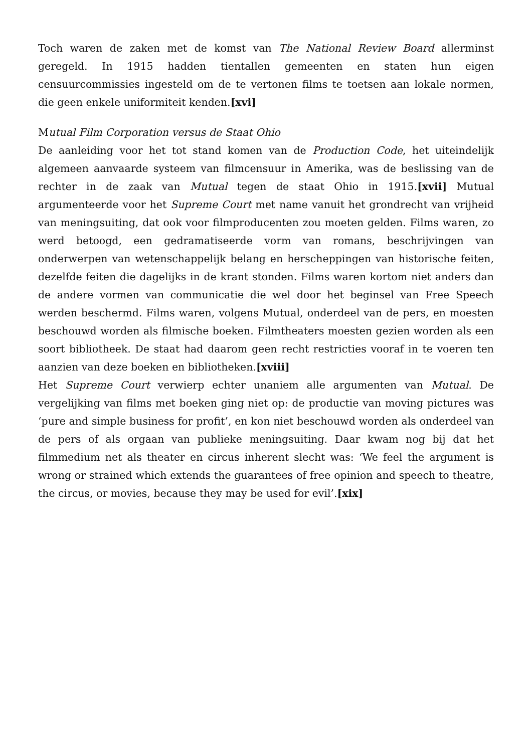Toch waren de zaken met de komst van The National Review Board allerminst geregeld. In 1915 hadden tientallen gemeenten en staten hun eigen censuurcommissies ingesteld om de te vertonen films te toetsen aan lokale normen, die geen enkele uniformiteit kenden.[xvi]
Mutual Film Corporation versus de Staat Ohio
De aanleiding voor het tot stand komen van de Production Code, het uiteindelijk algemeen aanvaarde systeem van filmcensuur in Amerika, was de beslissing van de rechter in de zaak van Mutual tegen de staat Ohio in 1915.[xvii] Mutual argumenteerde voor het Supreme Court met name vanuit het grondrecht van vrijheid van meningsuiting, dat ook voor filmproducenten zou moeten gelden. Films waren, zo werd betoogd, een gedramatiseerde vorm van romans, beschrijvingen van onderwerpen van wetenschappelijk belang en herscheppingen van historische feiten, dezelfde feiten die dagelijks in de krant stonden. Films waren kortom niet anders dan de andere vormen van communicatie die wel door het beginsel van Free Speech werden beschermd. Films waren, volgens Mutual, onderdeel van de pers, en moesten beschouwd worden als filmische boeken. Filmtheaters moesten gezien worden als een soort bibliotheek. De staat had daarom geen recht restricties vooraf in te voeren ten aanzien van deze boeken en bibliotheken.[xviii]
Het Supreme Court verwierp echter unaniem alle argumenten van Mutual. De vergelijking van films met boeken ging niet op: de productie van moving pictures was ‘pure and simple business for profit’, en kon niet beschouwd worden als onderdeel van de pers of als orgaan van publieke meningsuiting. Daar kwam nog bij dat het filmmedium net als theater en circus inherent slecht was: ‘We feel the argument is wrong or strained which extends the guarantees of free opinion and speech to theatre, the circus, or movies, because they may be used for evil’.[xix]